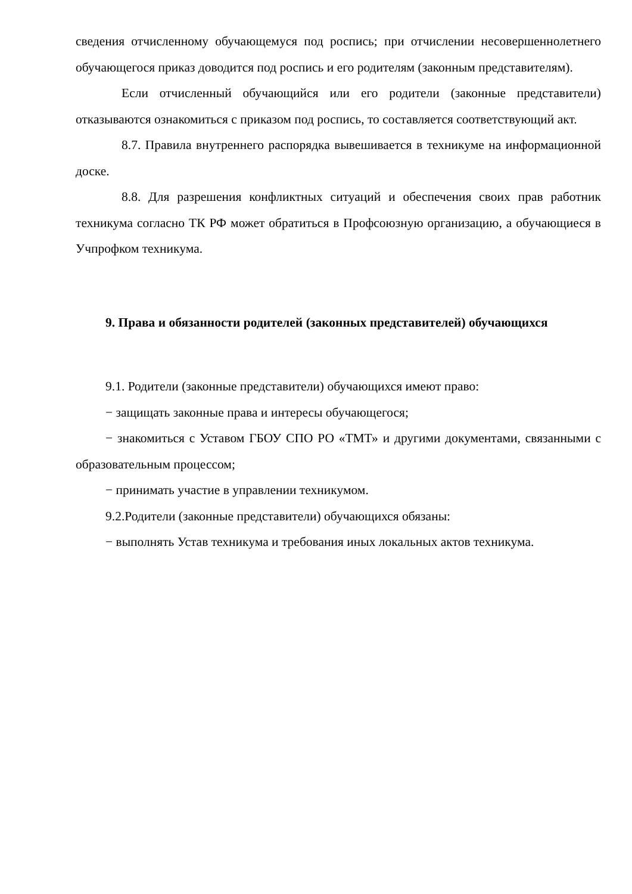сведения отчисленному обучающемуся под роспись; при отчислении несовершеннолетнего обучающегося приказ доводится под роспись и его родителям (законным представителям).
Если отчисленный обучающийся или его родители (законные представители) отказываются ознакомиться с приказом под роспись, то составляется соответствующий акт.
8.7. Правила внутреннего распорядка вывешивается в техникуме на информационной доске.
8.8. Для разрешения конфликтных ситуаций и обеспечения своих прав работник техникума согласно ТК РФ может обратиться в Профсоюзную организацию, а обучающиеся в Учпрофком техникума.
9. Права и обязанности родителей (законных представителей) обучающихся
9.1. Родители (законные представители) обучающихся имеют право:
− защищать законные права и интересы обучающегося;
− знакомиться с Уставом ГБОУ СПО РО «ТМТ» и другими документами, связанными с образовательным процессом;
− принимать участие в управлении техникумом.
9.2.Родители (законные представители) обучающихся обязаны:
− выполнять Устав техникума и требования иных локальных актов техникума.